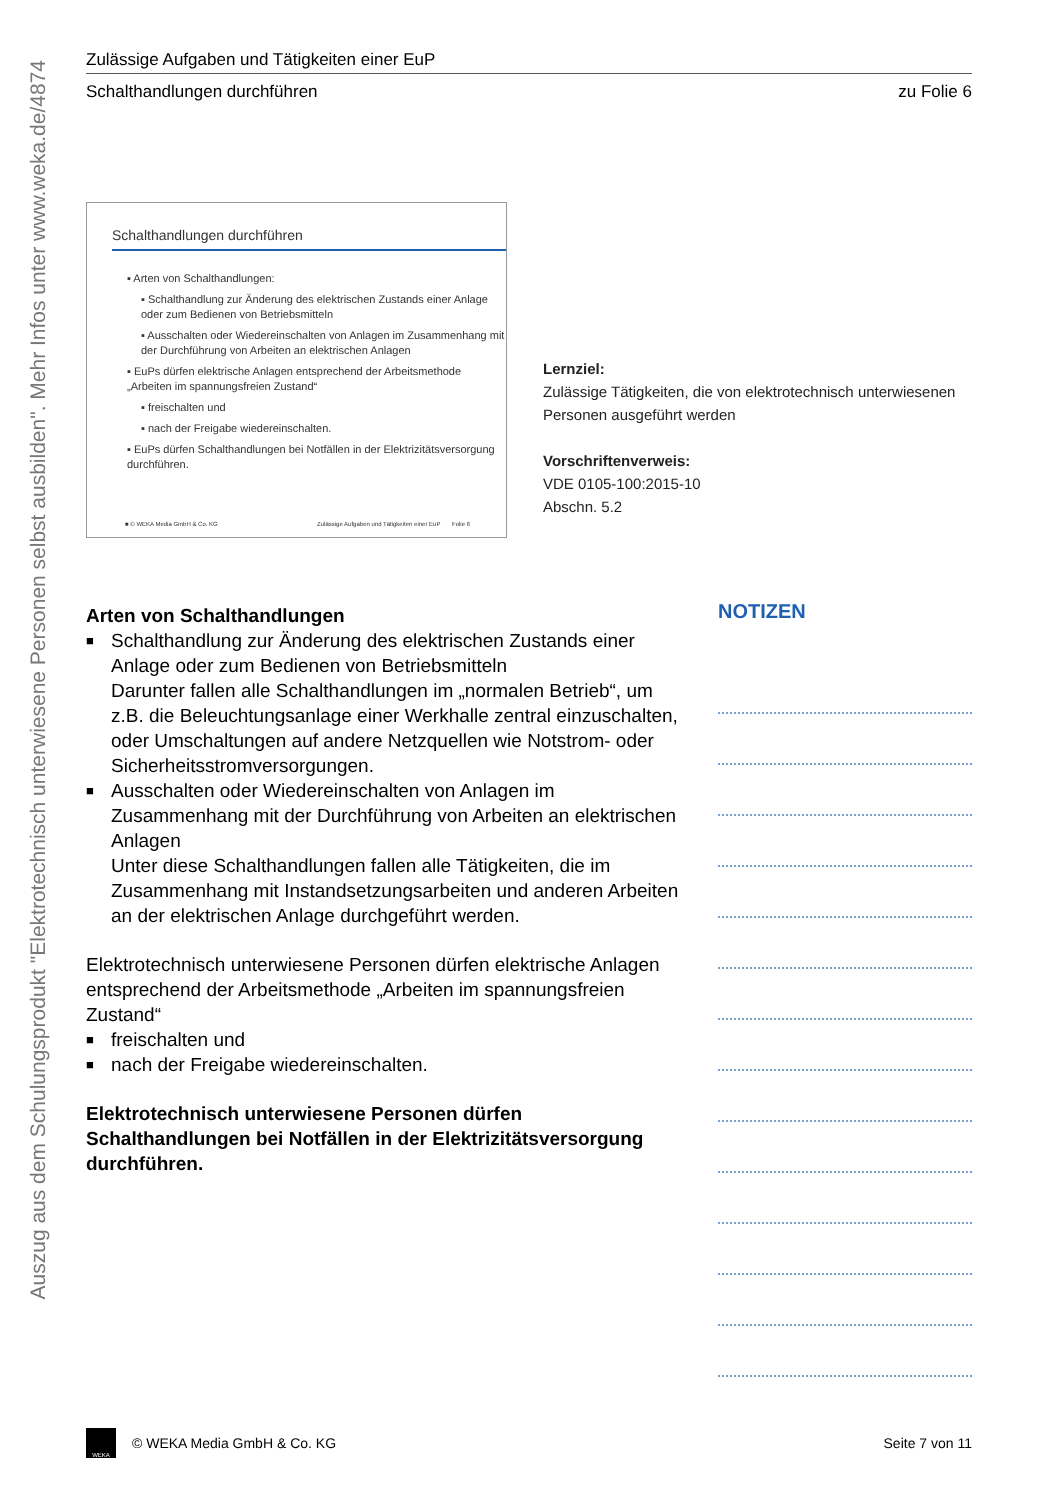Auszug aus dem Schulungsprodukt "Elektrotechnisch unterwiesene Personen selbst ausbilden". Mehr Infos unter www.weka.de/4874
Zulässige Aufgaben und Tätigkeiten einer EuP
Schalthandlungen durchführen zu Folie 6
Schalthandlungen durchführen
▪ Arten von Schalthandlungen:
▪ Schalthandlung zur Änderung des elektrischen Zustands einer Anlage oder zum Bedienen von Betriebsmitteln
▪ Ausschalten oder Wiedereinschalten von Anlagen im Zusammenhang mit der Durchführung von Arbeiten an elektrischen Anlagen
▪ EuPs dürfen elektrische Anlagen entsprechend der Arbeitsmethode „Arbeiten im spannungsfreien Zustand“
▪ freischalten und
▪ nach der Freigabe wiedereinschalten.
▪ EuPs dürfen Schalthandlungen bei Notfällen in der Elektrizitätsversorgung durchführen.
■ © WEKA Media GmbH & Co. KG Zulässige Aufgaben und Tätigkeiten einer EuP Folie 6
Lernziel:
Zulässige Tätigkeiten, die von elektrotechnisch unterwiesenen Personen ausgeführt werden
Vorschriftenverweis:
VDE 0105-100:2015-10
Abschn. 5.2
Arten von Schalthandlungen
■ Schalthandlung zur Änderung des elektrischen Zustands einer Anlage oder zum Bedienen von Betriebsmitteln
Darunter fallen alle Schalthandlungen im „normalen Betrieb“, um z.B. die Beleuchtungsanlage einer Werkhalle zentral einzuschalten, oder Umschaltungen auf andere Netzquellen wie Notstrom- oder Sicherheitsstromversorgungen.
■ Ausschalten oder Wiedereinschalten von Anlagen im Zusammenhang mit der Durchführung von Arbeiten an elektrischen Anlagen
Unter diese Schalthandlungen fallen alle Tätigkeiten, die im Zusammenhang mit Instandsetzungsarbeiten und anderen Arbeiten an der elektrischen Anlage durchgeführt werden.
Elektrotechnisch unterwiesene Personen dürfen elektrische Anlagen entsprechend der Arbeitsmethode „Arbeiten im spannungsfreien Zustand“
■ freischalten und
■ nach der Freigabe wiedereinschalten.
Elektrotechnisch unterwiesene Personen dürfen Schalthandlungen bei Notfällen in der Elektrizitätsversorgung durchführen.
NOTIZEN
WEKA
© WEKA Media GmbH & Co. KG Seite 7 von 11